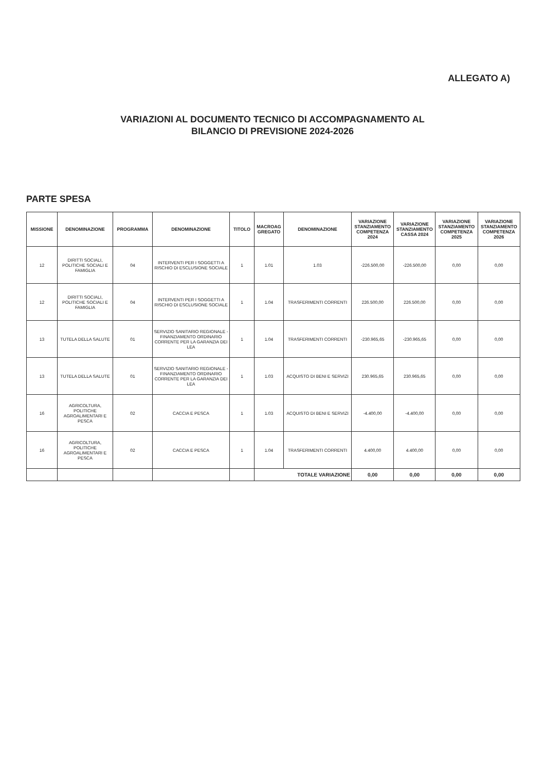ALLEGATO A)
VARIAZIONI AL DOCUMENTO TECNICO DI ACCOMPAGNAMENTO AL
BILANCIO DI PREVISIONE 2024-2026
PARTE SPESA
| MISSIONE | DENOMINAZIONE | PROGRAMMA | DENOMINAZIONE | TITOLO | MACROAG GREGATO | DENOMINAZIONE | VARIAZIONE STANZIAMENTO COMPETENZA 2024 | VARIAZIONE STANZIAMENTO CASSA 2024 | VARIAZIONE STANZIAMENTO COMPETENZA 2025 | VARIAZIONE STANZIAMENTO COMPETENZA 2026 |
| --- | --- | --- | --- | --- | --- | --- | --- | --- | --- | --- |
| 12 | DIRITTI SOCIALI, POLITICHE SOCIALI E FAMIGLIA | 04 | INTERVENTI PER I SOGGETTI A RISCHIO DI ESCLUSIONE SOCIALE | 1 | 1.01 | 1.03 | -226.500,00 | -226.500,00 | 0,00 | 0,00 |
| 12 | DIRITTI SOCIALI, POLITICHE SOCIALI E FAMIGLIA | 04 | INTERVENTI PER I SOGGETTI A RISCHIO DI ESCLUSIONE SOCIALE | 1 | 1.04 | TRASFERIMENTI CORRENTI | 226.500,00 | 226.500,00 | 0,00 | 0,00 |
| 13 | TUTELA DELLA SALUTE | 01 | SERVIZIO SANITARIO REGIONALE - FINANZIAMENTO ORDINARIO CORRENTE PER LA GARANZIA DEI LEA | 1 | 1.04 | TRASFERIMENTI CORRENTI | -230.965,65 | -230.965,65 | 0,00 | 0,00 |
| 13 | TUTELA DELLA SALUTE | 01 | SERVIZIO SANITARIO REGIONALE - FINANZIAMENTO ORDINARIO CORRENTE PER LA GARANZIA DEI LEA | 1 | 1.03 | ACQUISTO DI BENI E SERVIZI | 230.965,65 | 230.965,65 | 0,00 | 0,00 |
| 16 | AGRICOLTURA, POLITICHE AGROALIMENTARI E PESCA | 02 | CACCIA E PESCA | 1 | 1.03 | ACQUISTO DI BENI E SERVIZI | -4.400,00 | -4.400,00 | 0,00 | 0,00 |
| 16 | AGRICOLTURA, POLITICHE AGROALIMENTARI E PESCA | 02 | CACCIA E PESCA | 1 | 1.04 | TRASFERIMENTI CORRENTI | 4.400,00 | 4.400,00 | 0,00 | 0,00 |
| | | | | | TOTALE VARIAZIONE | | 0,00 | 0,00 | 0,00 | 0,00 |